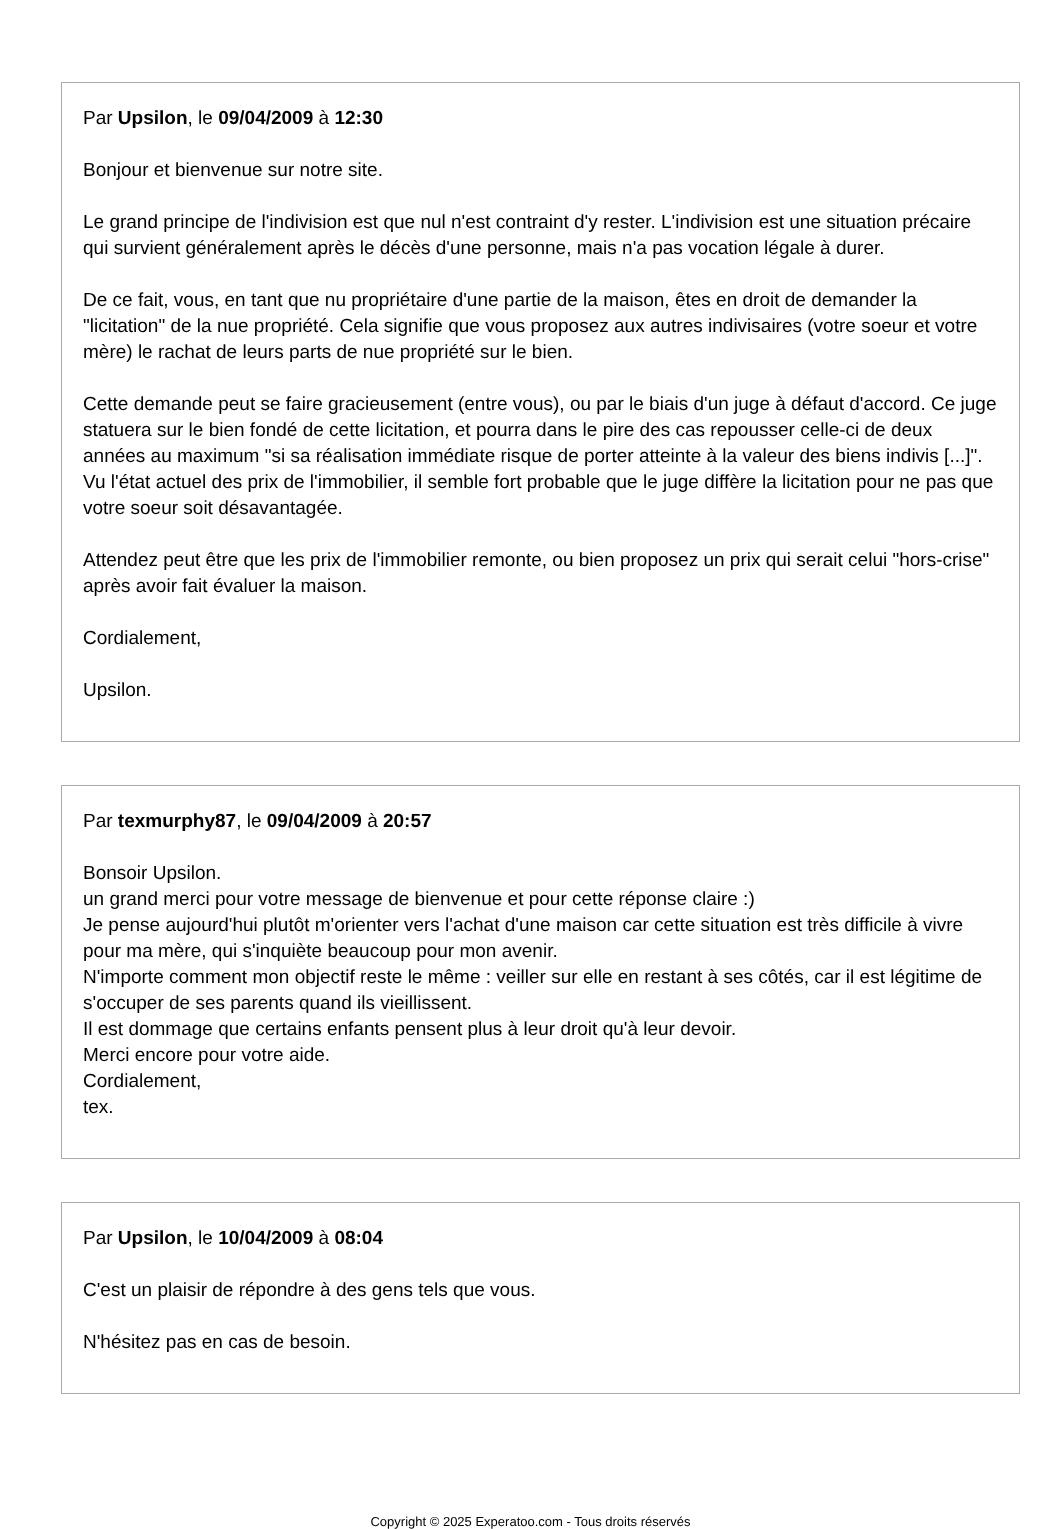Par Upsilon, le 09/04/2009 à 12:30
Bonjour et bienvenue sur notre site.
Le grand principe de l'indivision est que nul n'est contraint d'y rester. L'indivision est une situation précaire qui survient généralement après le décès d'une personne, mais n'a pas vocation légale à durer.
De ce fait, vous, en tant que nu propriétaire d'une partie de la maison, êtes en droit de demander la "licitation" de la nue propriété. Cela signifie que vous proposez aux autres indivisaires (votre soeur et votre mère) le rachat de leurs parts de nue propriété sur le bien.
Cette demande peut se faire gracieusement (entre vous), ou par le biais d'un juge à défaut d'accord. Ce juge statuera sur le bien fondé de cette licitation, et pourra dans le pire des cas repousser celle-ci de deux années au maximum "si sa réalisation immédiate risque de porter atteinte à la valeur des biens indivis [...]". Vu l'état actuel des prix de l'immobilier, il semble fort probable que le juge diffère la licitation pour ne pas que votre soeur soit désavantagée.
Attendez peut être que les prix de l'immobilier remonte, ou bien proposez un prix qui serait celui "hors-crise" après avoir fait évaluer la maison.
Cordialement,
Upsilon.
Par texmurphy87, le 09/04/2009 à 20:57
Bonsoir Upsilon.
un grand merci pour votre message de bienvenue et pour cette réponse claire :)
Je pense aujourd'hui plutôt m'orienter vers l'achat d'une maison car cette situation est très difficile à vivre pour ma mère, qui s'inquiète beaucoup pour mon avenir.
N'importe comment mon objectif reste le même : veiller sur elle en restant à ses côtés, car il est légitime de s'occuper de ses parents quand ils vieillissent.
Il est dommage que certains enfants pensent plus à leur droit qu'à leur devoir.
Merci encore pour votre aide.
Cordialement,
tex.
Par Upsilon, le 10/04/2009 à 08:04
C'est un plaisir de répondre à des gens tels que vous.
N'hésitez pas en cas de besoin.
Copyright © 2025 Experatoo.com - Tous droits réservés